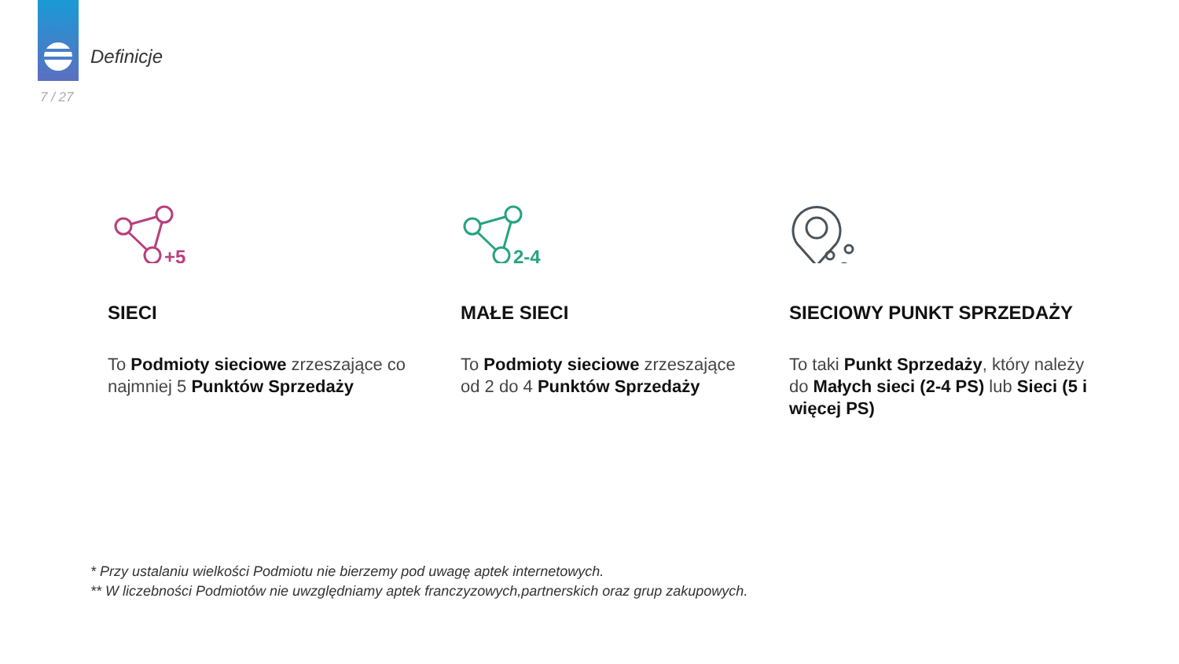Definicje
7 / 27
+5
SIECI
To Podmioty sieciowe zrzeszające co najmniej 5 Punktów Sprzedaży
2-4
MAŁE SIECI
To Podmioty sieciowe zrzeszające od 2 do 4 Punktów Sprzedaży
SIECIOWY PUNKT SPRZEDAŻY
To taki Punkt Sprzedaży, który należy do Małych sieci (2-4 PS) lub Sieci (5 i więcej PS)
* Przy ustalaniu wielkości Podmiotu nie bierzemy pod uwagę aptek internetowych.
** W liczebności Podmiotów nie uwzględniamy aptek franczyzowych,partnerskich oraz grup zakupowych.